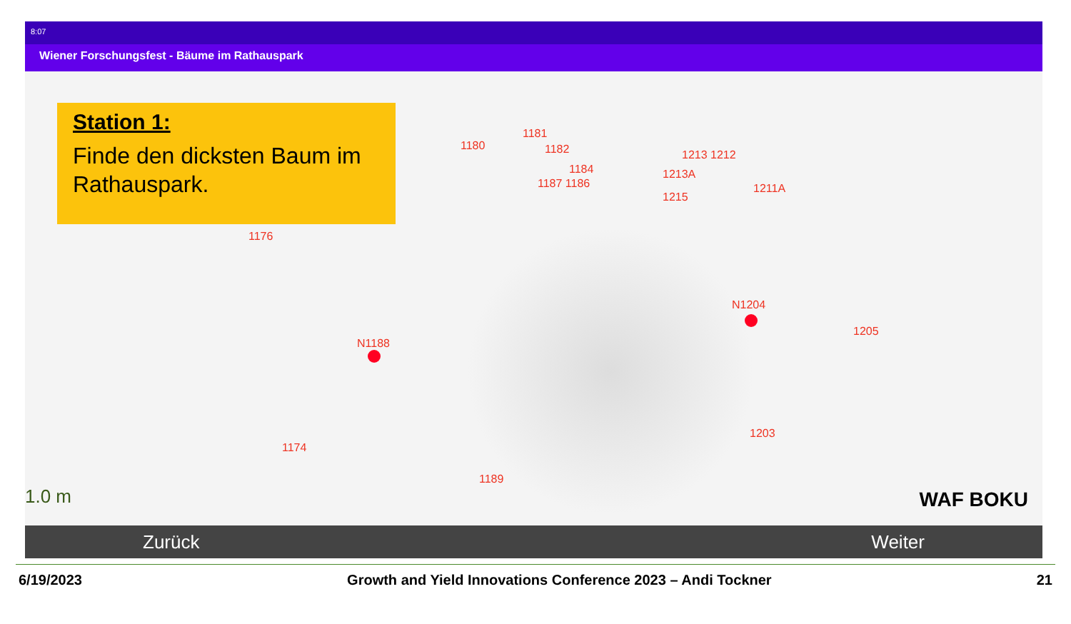8:07
Wiener Forschungsfest - Bäume im Rathauspark
Station 1:
Finde den dicksten Baum im Rathauspark.
1180
1181
1182
1184
1187 1186
1213 1212
1213A
1211A
1215
1176
N1204
1205
N1188
1203
1174
1189
1.0 m WAF BOKU
Zurück Weiter
6/19/2023 Growth and Yield Innovations Conference 2023 – Andi Tockner 21